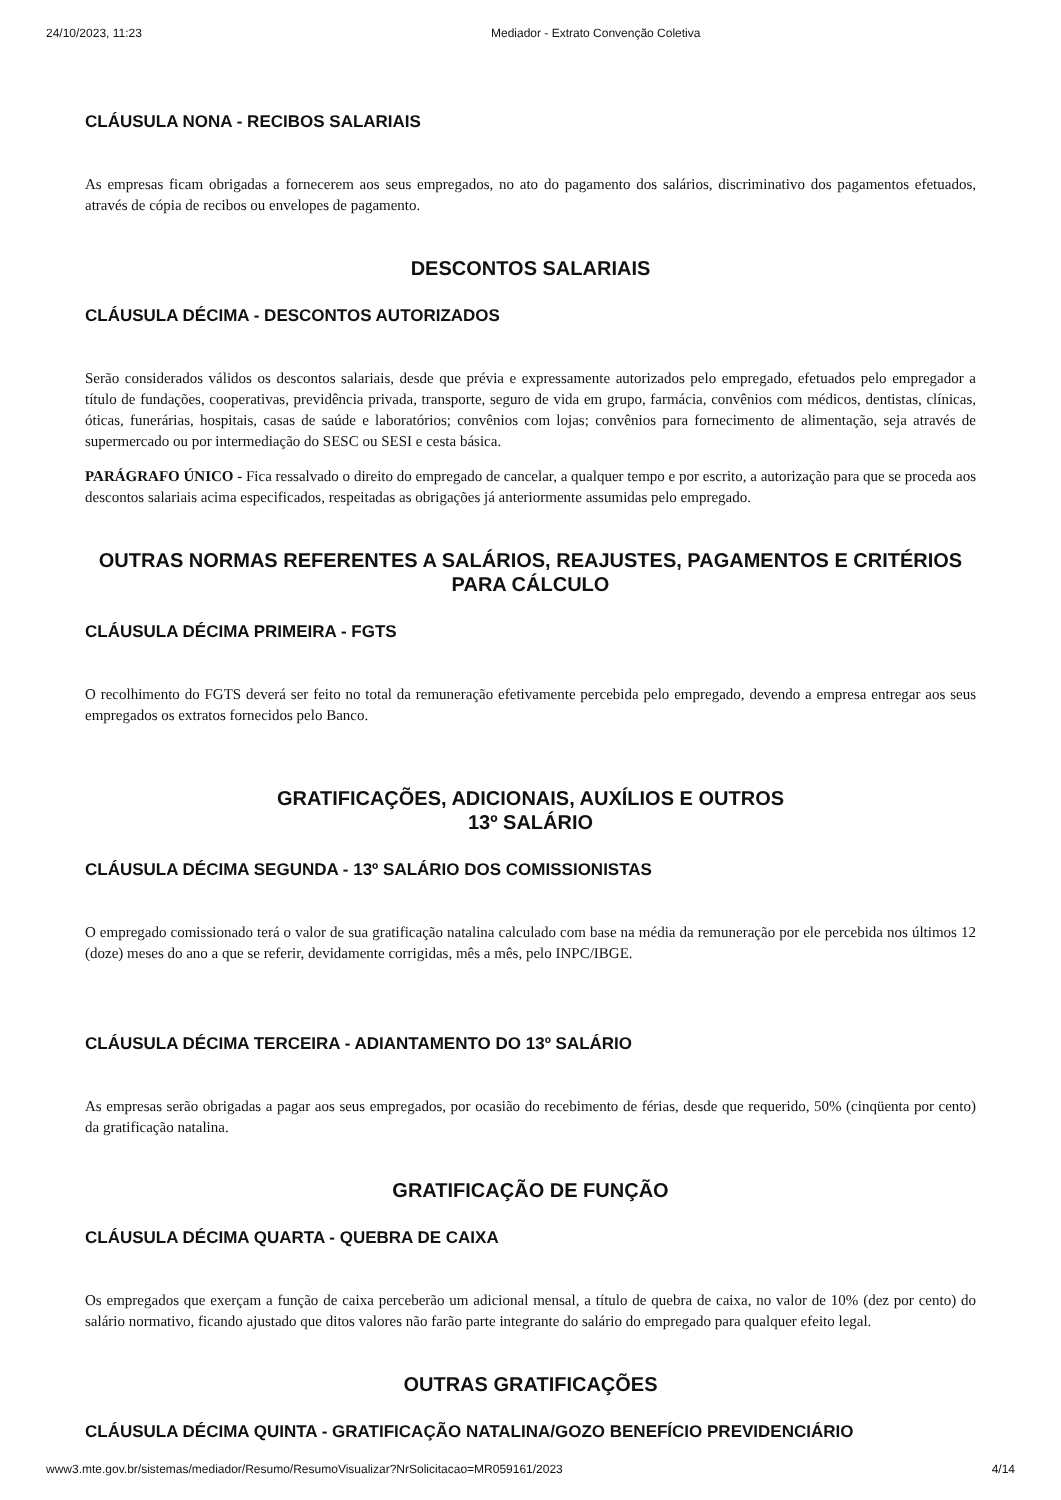24/10/2023, 11:23 Mediador - Extrato Convenção Coletiva
CLÁUSULA NONA - RECIBOS SALARIAIS
As empresas ficam obrigadas a fornecerem aos seus empregados, no ato do pagamento dos salários, discriminativo dos pagamentos efetuados, através de cópia de recibos ou envelopes de pagamento.
DESCONTOS SALARIAIS
CLÁUSULA DÉCIMA - DESCONTOS AUTORIZADOS
Serão considerados válidos os descontos salariais, desde que prévia e expressamente autorizados pelo empregado, efetuados pelo empregador a título de fundações, cooperativas, previdência privada, transporte, seguro de vida em grupo, farmácia, convênios com médicos, dentistas, clínicas, óticas, funerárias, hospitais, casas de saúde e laboratórios; convênios com lojas; convênios para fornecimento de alimentação, seja através de supermercado ou por intermediação do SESC ou SESI e cesta básica.
PARÁGRAFO ÚNICO - Fica ressalvado o direito do empregado de cancelar, a qualquer tempo e por escrito, a autorização para que se proceda aos descontos salariais acima especificados, respeitadas as obrigações já anteriormente assumidas pelo empregado.
OUTRAS NORMAS REFERENTES A SALÁRIOS, REAJUSTES, PAGAMENTOS E CRITÉRIOS PARA CÁLCULO
CLÁUSULA DÉCIMA PRIMEIRA - FGTS
O recolhimento do FGTS deverá ser feito no total da remuneração efetivamente percebida pelo empregado, devendo a empresa entregar aos seus empregados os extratos fornecidos pelo Banco.
GRATIFICAÇÕES, ADICIONAIS, AUXÍLIOS E OUTROS
13º SALÁRIO
CLÁUSULA DÉCIMA SEGUNDA - 13º SALÁRIO DOS COMISSIONISTAS
O empregado comissionado terá o valor de sua gratificação natalina calculado com base na média da remuneração por ele percebida nos últimos 12 (doze) meses do ano a que se referir, devidamente corrigidas, mês a mês, pelo INPC/IBGE.
CLÁUSULA DÉCIMA TERCEIRA - ADIANTAMENTO DO 13º SALÁRIO
As empresas serão obrigadas a pagar aos seus empregados, por ocasião do recebimento de férias, desde que requerido, 50% (cinqüenta por cento) da gratificação natalina.
GRATIFICAÇÃO DE FUNÇÃO
CLÁUSULA DÉCIMA QUARTA - QUEBRA DE CAIXA
Os empregados que exerçam a função de caixa perceberão um adicional mensal, a título de quebra de caixa, no valor de 10% (dez por cento) do salário normativo, ficando ajustado que ditos valores não farão parte integrante do salário do empregado para qualquer efeito legal.
OUTRAS GRATIFICAÇÕES
CLÁUSULA DÉCIMA QUINTA - GRATIFICAÇÃO NATALINA/GOZO BENEFÍCIO PREVIDENCIÁRIO
www3.mte.gov.br/sistemas/mediador/Resumo/ResumoVisualizar?NrSolicitacao=MR059161/2023 4/14